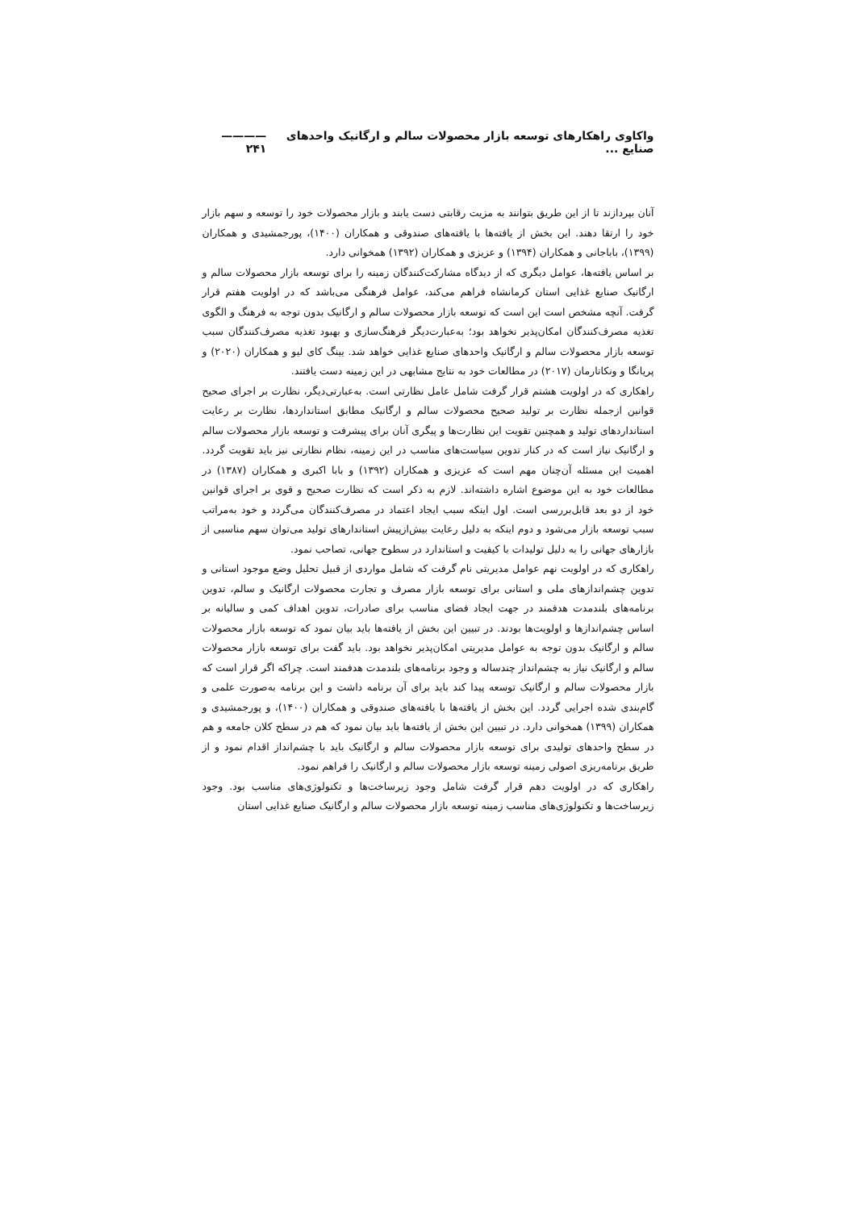واکاوی راهکارهای توسعه بازار محصولات سالم و ارگانیک واحدهای صنایع ... ———— ۲۴۱
آنان بپردازند تا از این طریق بتوانند به مزیت رقابتی دست یابند و بازار محصولات خود را توسعه و سهم بازار خود را ارتقا دهند. این بخش از یافته‌ها با یافته‌های صندوقی و همکاران (۱۴۰۰)، پورجمشیدی و همکاران (۱۳۹۹)، باباجانی و همکاران (۱۳۹۴) و عزیزی و همکاران (۱۳۹۲) همخوانی دارد.
بر اساس یافته‌ها، عوامل دیگری که از دیدگاه مشارکت‌کنندگان زمینه را برای توسعه بازار محصولات سالم و ارگانیک صنایع غذایی استان کرمانشاه فراهم می‌کند، عوامل فرهنگی می‌باشد که در اولویت هفتم قرار گرفت. آنچه مشخص است این است که توسعه بازار محصولات سالم و ارگانیک بدون توجه به فرهنگ و الگوی تغذیه مصرف‌کنندگان امکان‌پذیر نخواهد بود؛ به‌عبارت‌دیگر فرهنگ‌سازی و بهبود تغذیه مصرف‌کنندگان سبب توسعه بازار محصولات سالم و ارگانیک واحدهای صنایع غذایی خواهد شد. یینگ کای لیو و همکاران (۲۰۲۰) و پریانگا و ونکاتارمان (۲۰۱۷) در مطالعات خود به نتایج مشابهی در این زمینه دست یافتند.
راهکاری که در اولویت هشتم قرار گرفت شامل عامل نظارتی است. به‌عبارتی‌دیگر، نظارت بر اجرای صحیح قوانین ازجمله نظارت بر تولید صحیح محصولات سالم و ارگانیک مطابق استانداردها، نظارت بر رعایت استانداردهای تولید و همچنین تقویت این نظارت‌ها و پیگری آنان برای پیشرفت و توسعه بازار محصولات سالم و ارگانیک نیاز است که در کنار تدوین سیاست‌های مناسب در این زمینه، نظام نظارتی نیز باید تقویت گردد. اهمیت این مسئله آن‌چنان مهم است که عزیزی و همکاران (۱۳۹۲) و بابا اکبری و همکاران (۱۳۸۷) در مطالعات خود به این موضوع اشاره داشته‌اند. لازم به ذکر است که نظارت صحیح و قوی بر اجرای قوانین خود از دو بعد قابل‌بررسی است. اول اینکه سبب ایجاد اعتماد در مصرف‌کنندگان می‌گردد و خود به‌مراتب سبب توسعه بازار می‌شود و دوم اینکه به دلیل رعایت بیش‌ازپیش استاندارهای تولید می‌توان سهم مناسبی از بازارهای جهانی را به دلیل تولیدات با کیفیت و استاندارد در سطوح جهانی، تصاحب نمود.
راهکاری که در اولویت نهم عوامل مدیریتی نام گرفت که شامل مواردی از قبیل تحلیل وضع موجود استانی و تدوین چشم‌اندازهای ملی و استانی برای توسعه بازار مصرف و تجارت محصولات ارگانیک و سالم، تدوین برنامه‌های بلندمدت هدفمند در جهت ایجاد فضای مناسب برای صادرات، تدوین اهداف کمی و سالیانه بر اساس چشم‌اندازها و اولویت‌ها بودند. در تبیین این بخش از یافته‌ها باید بیان نمود که توسعه بازار محصولات سالم و ارگانیک بدون توجه به عوامل مدیریتی امکان‌پذیر نخواهد بود. باید گفت برای توسعه بازار محصولات سالم و ارگانیک نیاز به چشم‌انداز چندساله و وجود برنامه‌های بلندمدت هدفمند است. چراکه اگر قرار است که بازار محصولات سالم و ارگانیک توسعه پیدا کند باید برای آن برنامه داشت و این برنامه به‌صورت علمی و گام‌بندی شده اجرایی گردد. این بخش از یافته‌ها با یافته‌های صندوقی و همکاران (۱۴۰۰)، و پورجمشیدی و همکاران (۱۳۹۹) همخوانی دارد. در تبیین این بخش از یافته‌ها باید بیان نمود که هم در سطح کلان جامعه و هم در سطح واحدهای تولیدی برای توسعه بازار محصولات سالم و ارگانیک باید با چشم‌انداز اقدام نمود و از طریق برنامه‌ریزی اصولی زمینه توسعه بازار محصولات سالم و ارگانیک را فراهم نمود.
راهکاری که در اولویت دهم قرار گرفت شامل وجود زیرساخت‌ها و تکنولوژی‌های مناسب بود. وجود زیرساخت‌ها و تکنولوژی‌های مناسب زمینه توسعه بازار محصولات سالم و ارگانیک صنایع غذایی استان